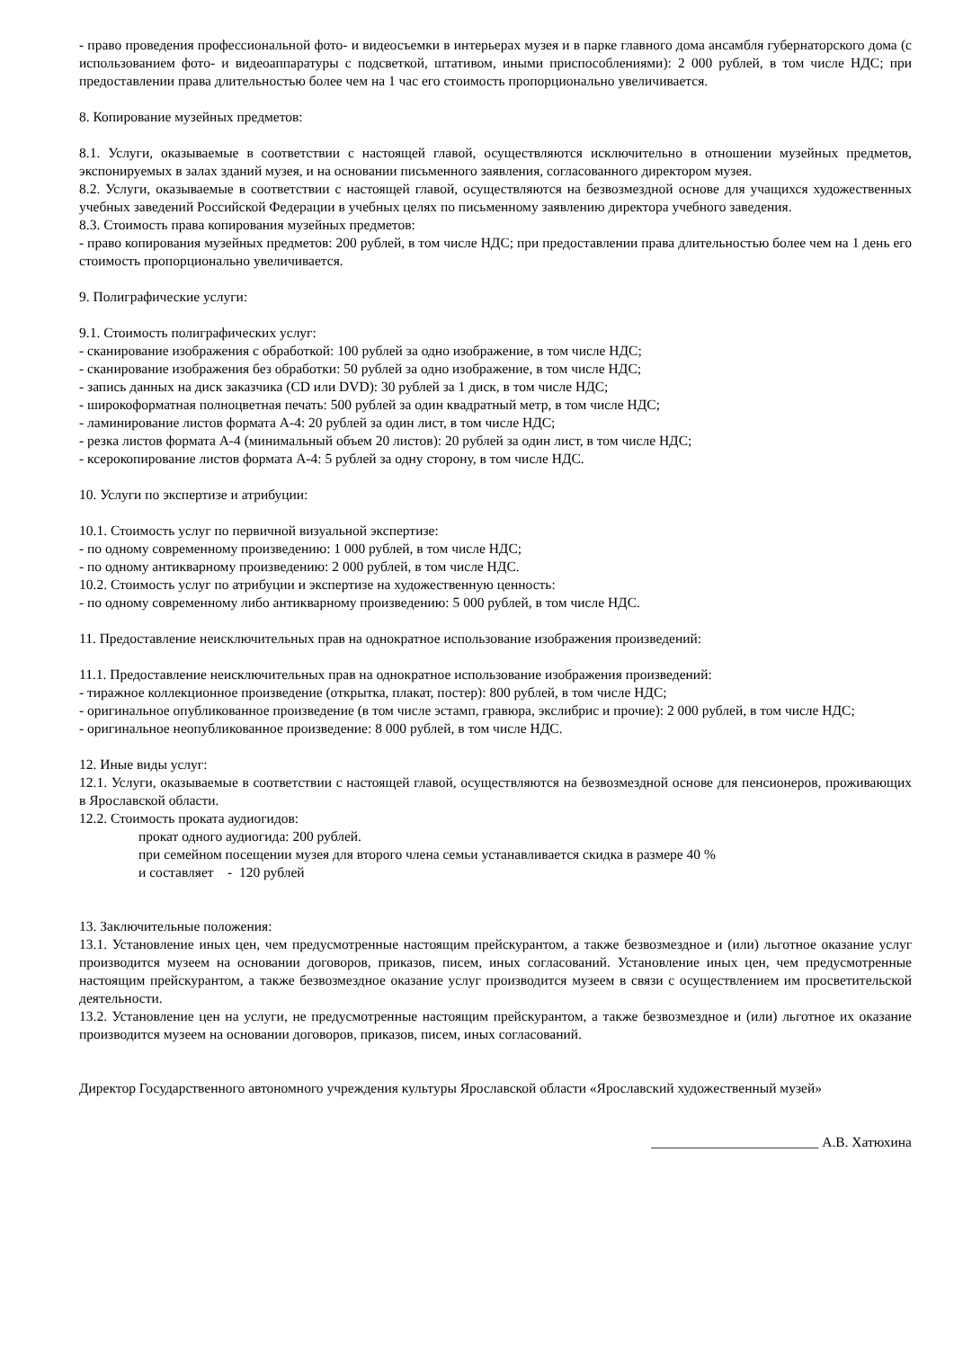- право проведения профессиональной фото- и видеосъемки в интерьерах музея и в парке главного дома ансамбля губернаторского дома (с использованием фото- и видеоаппаратуры с подсветкой, штативом, иными приспособлениями): 2 000 рублей, в том числе НДС; при предоставлении права длительностью более чем на 1 час его стоимость пропорционально увеличивается.
8. Копирование музейных предметов:
8.1. Услуги, оказываемые в соответствии с настоящей главой, осуществляются исключительно в отношении музейных предметов, экспонируемых в залах зданий музея, и на основании письменного заявления, согласованного директором музея.
8.2. Услуги, оказываемые в соответствии с настоящей главой, осуществляются на безвозмездной основе для учащихся художественных учебных заведений Российской Федерации в учебных целях по письменному заявлению директора учебного заведения.
8.3. Стоимость права копирования музейных предметов:
- право копирования музейных предметов: 200 рублей, в том числе НДС; при предоставлении права длительностью более чем на 1 день его стоимость пропорционально увеличивается.
9. Полиграфические услуги:
9.1. Стоимость полиграфических услуг:
- сканирование изображения с обработкой: 100 рублей за одно изображение, в том числе НДС;
- сканирование изображения без обработки: 50 рублей за одно изображение, в том числе НДС;
- запись данных на диск заказчика (CD или DVD): 30 рублей за 1 диск, в том числе НДС;
- широкоформатная полноцветная печать: 500 рублей за один квадратный метр, в том числе НДС;
- ламинирование листов формата А-4: 20 рублей за один лист, в том числе НДС;
- резка листов формата А-4 (минимальный объем 20 листов): 20 рублей за один лист, в том числе НДС;
- ксерокопирование листов формата А-4: 5 рублей за одну сторону, в том числе НДС.
10. Услуги по экспертизе и атрибуции:
10.1. Стоимость услуг по первичной визуальной экспертизе:
- по одному современному произведению: 1 000 рублей, в том числе НДС;
- по одному антикварному произведению: 2 000 рублей, в том числе НДС.
10.2. Стоимость услуг по атрибуции и экспертизе на художественную ценность:
- по одному современному либо антикварному произведению: 5 000 рублей, в том числе НДС.
11. Предоставление неисключительных прав на однократное использование изображения произведений:
11.1. Предоставление неисключительных прав на однократное использование изображения произведений:
- тиражное коллекционное произведение (открытка, плакат, постер): 800 рублей, в том числе НДС;
- оригинальное опубликованное произведение (в том числе эстамп, гравюра, экслибрис и прочие): 2 000 рублей, в том числе НДС;
- оригинальное неопубликованное произведение: 8 000 рублей, в том числе НДС.
12. Иные виды услуг:
12.1. Услуги, оказываемые в соответствии с настоящей главой, осуществляются на безвозмездной основе для пенсионеров, проживающих в Ярославской области.
12.2. Стоимость проката аудиогидов:
прокат одного аудиогида: 200 рублей.
при семейном посещении музея для второго члена семьи устанавливается скидка в размере 40 %
и составляет - 120 рублей
13. Заключительные положения:
13.1. Установление иных цен, чем предусмотренные настоящим прейскурантом, а также безвозмездное и (или) льготное оказание услуг производится музеем на основании договоров, приказов, писем, иных согласований. Установление иных цен, чем предусмотренные настоящим прейскурантом, а также безвозмездное оказание услуг производится музеем в связи с осуществлением им просветительской деятельности.
13.2. Установление цен на услуги, не предусмотренные настоящим прейскурантом, а также безвозмездное и (или) льготное их оказание производится музеем на основании договоров, приказов, писем, иных согласований.
Директор Государственного автономного учреждения культуры Ярославской области «Ярославский художественный музей»
________________________ А.В. Хатюхина